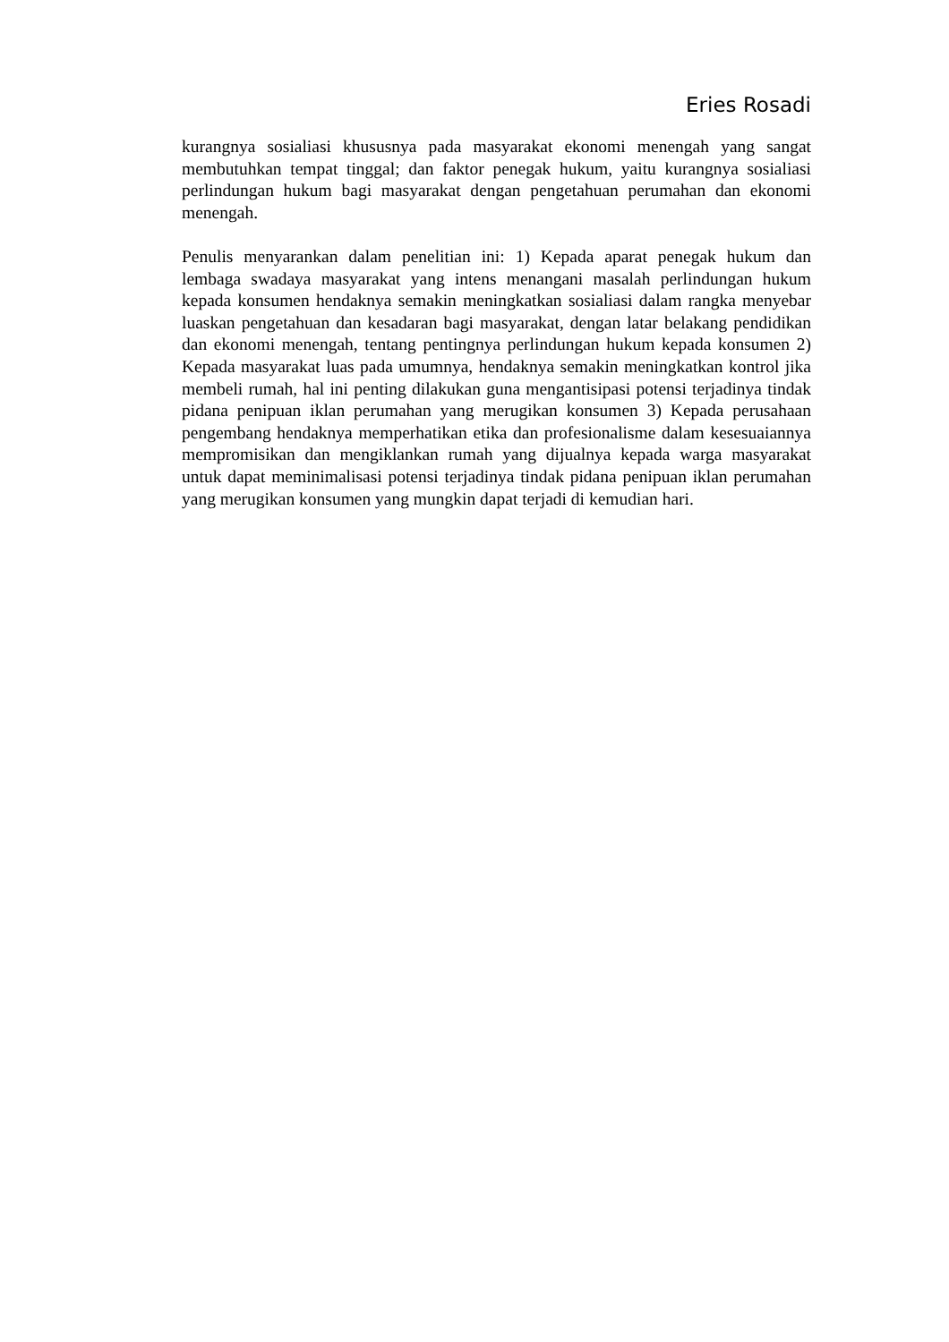Eries Rosadi
kurangnya sosialiasi khususnya pada masyarakat ekonomi menengah yang sangat membutuhkan tempat tinggal; dan faktor penegak hukum, yaitu kurangnya sosialiasi perlindungan hukum bagi masyarakat dengan pengetahuan perumahan dan ekonomi menengah.
Penulis menyarankan dalam penelitian ini: 1) Kepada aparat penegak hukum dan lembaga swadaya masyarakat yang intens menangani masalah perlindungan hukum kepada konsumen hendaknya semakin meningkatkan sosialiasi dalam rangka menyebar luaskan pengetahuan dan kesadaran bagi masyarakat, dengan latar belakang pendidikan dan ekonomi menengah, tentang pentingnya perlindungan hukum kepada konsumen 2) Kepada masyarakat luas pada umumnya, hendaknya semakin meningkatkan kontrol jika membeli rumah, hal ini penting dilakukan guna mengantisipasi potensi terjadinya tindak pidana penipuan iklan perumahan yang merugikan konsumen 3) Kepada perusahaan pengembang hendaknya memperhatikan etika dan profesionalisme dalam kesesuaiannya mempromisikan dan mengiklankan rumah yang dijualnya kepada warga masyarakat untuk dapat meminimalisasi potensi terjadinya tindak pidana penipuan iklan perumahan yang merugikan konsumen yang mungkin dapat terjadi di kemudian hari.